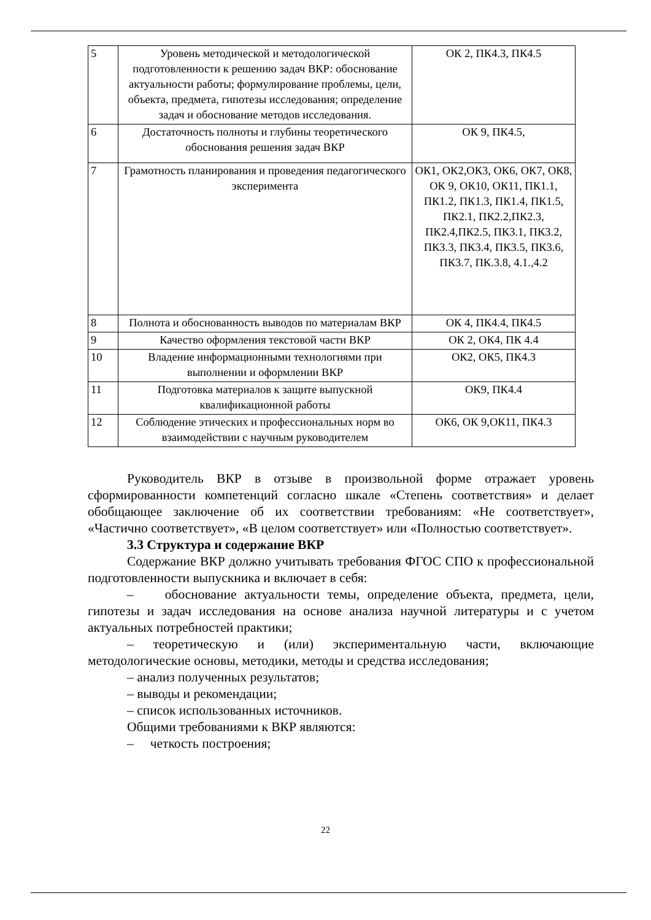| 5 | Уровень методической и методологической подготовленности к решению задач ВКР: обоснование актуальности работы; формулирование проблемы, цели, объекта, предмета, гипотезы исследования; определение задач и обоснование методов исследования. | ОК 2, ПК4.3, ПК4.5 |
| 6 | Достаточность полноты и глубины теоретического обоснования решения задач ВКР | ОК 9, ПК4.5, |
| 7 | Грамотность планирования и проведения педагогического эксперимента | ОК1, ОК2,ОК3, ОК6, ОК7, ОК8, ОК 9, ОК10, ОК11, ПК1.1, ПК1.2, ПК1.3, ПК1.4, ПК1.5, ПК2.1, ПК2.2,ПК2.3, ПК2.4,ПК2.5, ПК3.1, ПК3.2, ПК3.3, ПК3.4, ПК3.5, ПК3.6, ПК3.7, ПК.3.8, 4.1.,4.2 |
| 8 | Полнота и обоснованность выводов по материалам ВКР | ОК 4, ПК4.4, ПК4.5 |
| 9 | Качество оформления текстовой части ВКР | ОК 2, ОК4, ПК 4.4 |
| 10 | Владение информационными технологиями при выполнении и оформлении ВКР | ОК2, ОК5, ПК4.3 |
| 11 | Подготовка материалов к защите выпускной квалификационной работы | ОК9, ПК4.4 |
| 12 | Соблюдение этических и профессиональных норм во взаимодействии с научным руководителем | ОК6, ОК 9,ОК11, ПК4.3 |
Руководитель ВКР в отзыве в произвольной форме отражает уровень сформированности компетенций согласно шкале «Степень соответствия» и делает обобщающее заключение об их соответствии требованиям: «Не соответствует», «Частично соответствует», «В целом соответствует» или «Полностью соответствует».
3.3 Структура и содержание ВКР
Содержание ВКР должно учитывать требования ФГОС СПО к профессиональной подготовленности выпускника и включает в себя:
– обоснование актуальности темы, определение объекта, предмета, цели, гипотезы и задач исследования на основе анализа научной литературы и с учетом актуальных потребностей практики;
– теоретическую и (или) экспериментальную части, включающие методологические основы, методики, методы и средства исследования;
– анализ полученных результатов;
– выводы и рекомендации;
– список использованных источников.
Общими требованиями к ВКР являются:
– четкость построения;
22